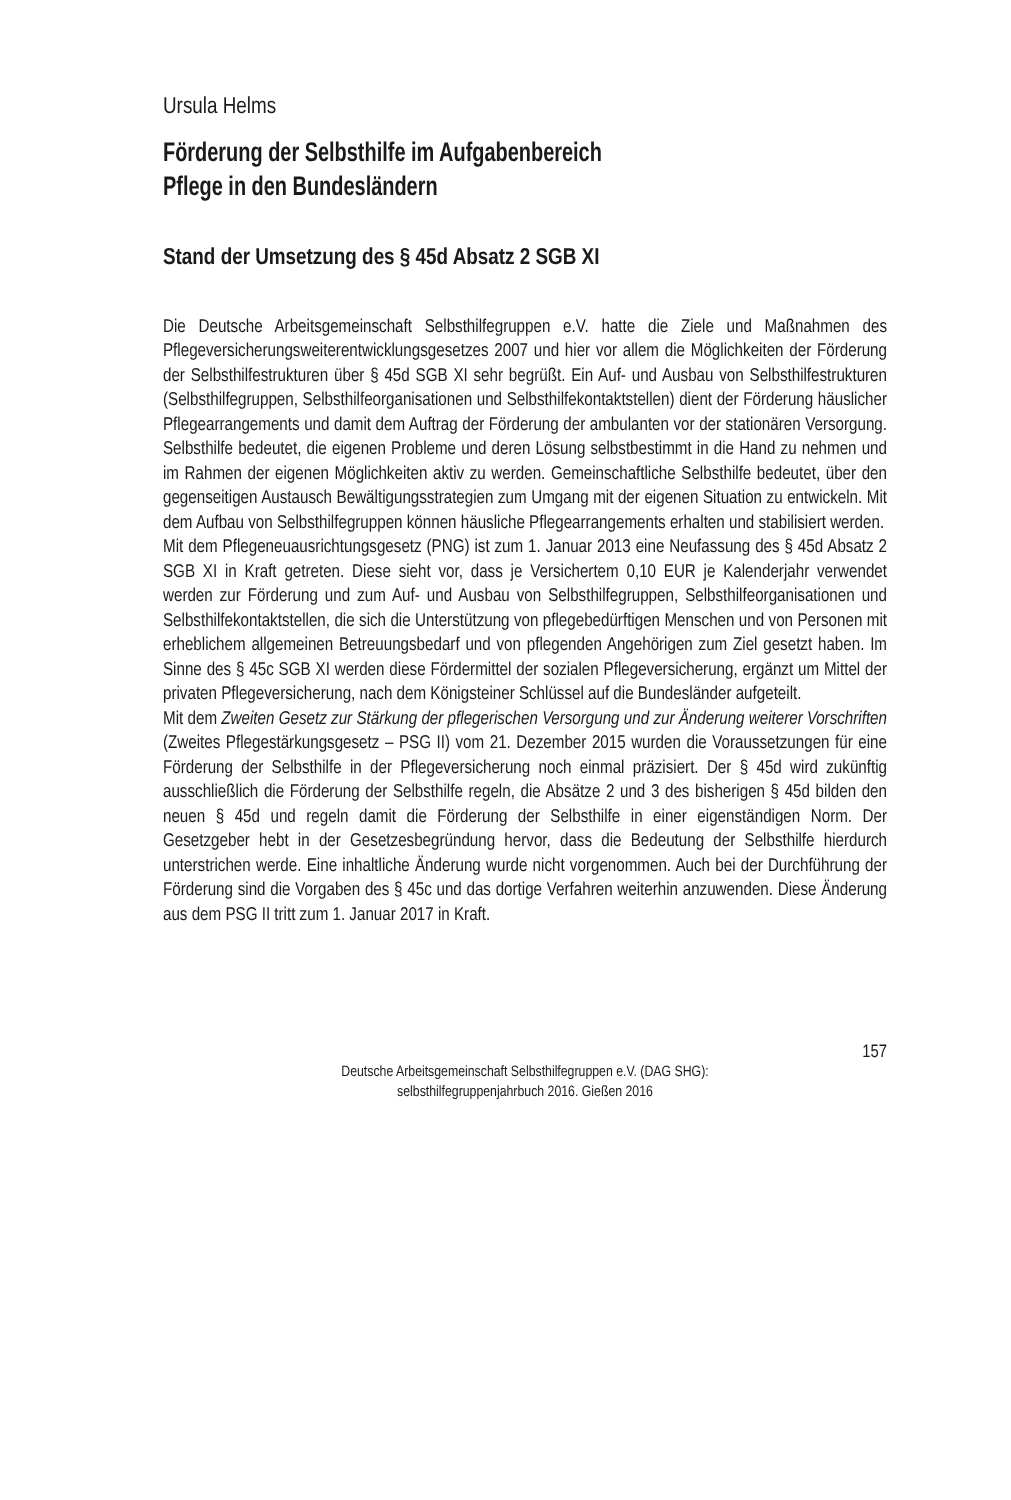Ursula Helms
Förderung der Selbsthilfe im Aufgabenbereich
Pflege in den Bundesländern
Stand der Umsetzung des § 45d Absatz 2 SGB XI
Die Deutsche Arbeitsgemeinschaft Selbsthilfegruppen e.V. hatte die Ziele und Maßnahmen des Pflegeversicherungsweiterentwicklungsgesetzes 2007 und hier vor allem die Möglichkeiten der Förderung der Selbsthilfestrukturen über § 45d SGB XI sehr begrüßt. Ein Auf- und Ausbau von Selbsthilfestrukturen (Selbsthilfegruppen, Selbsthilfeorganisationen und Selbsthilfekontaktstellen) dient der Förderung häuslicher Pflegearrangements und damit dem Auftrag der Förderung der ambulanten vor der stationären Versorgung. Selbsthilfe bedeutet, die eigenen Probleme und deren Lösung selbstbestimmt in die Hand zu nehmen und im Rahmen der eigenen Möglichkeiten aktiv zu werden. Gemeinschaftliche Selbsthilfe bedeutet, über den gegenseitigen Austausch Bewältigungsstrategien zum Umgang mit der eigenen Situation zu entwickeln. Mit dem Aufbau von Selbsthilfegruppen können häusliche Pflegearrangements erhalten und stabilisiert werden.
Mit dem Pflegeneuausrichtungsgesetz (PNG) ist zum 1. Januar 2013 eine Neufassung des § 45d Absatz 2 SGB XI in Kraft getreten. Diese sieht vor, dass je Versichertem 0,10 EUR je Kalenderjahr verwendet werden zur Förderung und zum Auf- und Ausbau von Selbsthilfegruppen, Selbsthilfeorganisationen und Selbsthilfekontaktstellen, die sich die Unterstützung von pflegebedürftigen Menschen und von Personen mit erheblichem allgemeinen Betreuungsbedarf und von pflegenden Angehörigen zum Ziel gesetzt haben. Im Sinne des § 45c SGB XI werden diese Fördermittel der sozialen Pflegeversicherung, ergänzt um Mittel der privaten Pflegeversicherung, nach dem Königsteiner Schlüssel auf die Bundesländer aufgeteilt.
Mit dem Zweiten Gesetz zur Stärkung der pflegerischen Versorgung und zur Änderung weiterer Vorschriften (Zweites Pflegestärkungsgesetz – PSG II) vom 21. Dezember 2015 wurden die Voraussetzungen für eine Förderung der Selbsthilfe in der Pflegeversicherung noch einmal präzisiert. Der § 45d wird zukünftig ausschließlich die Förderung der Selbsthilfe regeln, die Absätze 2 und 3 des bisherigen § 45d bilden den neuen § 45d und regeln damit die Förderung der Selbsthilfe in einer eigenständigen Norm. Der Gesetzgeber hebt in der Gesetzesbegründung hervor, dass die Bedeutung der Selbsthilfe hierdurch unterstrichen werde. Eine inhaltliche Änderung wurde nicht vorgenommen. Auch bei der Durchführung der Förderung sind die Vorgaben des § 45c und das dortige Verfahren weiterhin anzuwenden. Diese Änderung aus dem PSG II tritt zum 1. Januar 2017 in Kraft.
157
Deutsche Arbeitsgemeinschaft Selbsthilfegruppen e.V. (DAG SHG):
selbsthilfegruppenjahrbuch 2016. Gießen 2016